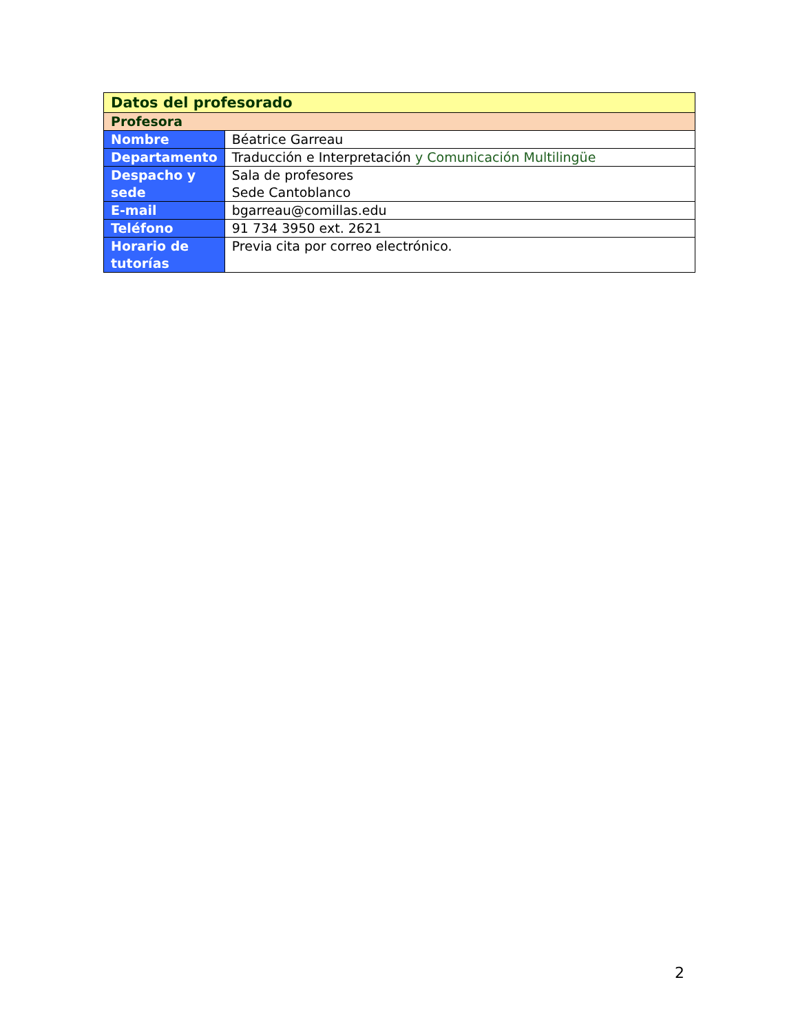| Datos del profesorado | |
| --- | --- |
| Profesora | |
| Nombre | Béatrice Garreau |
| Departamento | Traducción e Interpretación y Comunicación Multilingüe |
| Despacho y sede | Sala de profesores Sede Cantoblanco |
| E-mail | bgarreau@comillas.edu |
| Teléfono | 91 734 3950 ext. 2621 |
| Horario de tutorías | Previa cita por correo electrónico. |
2